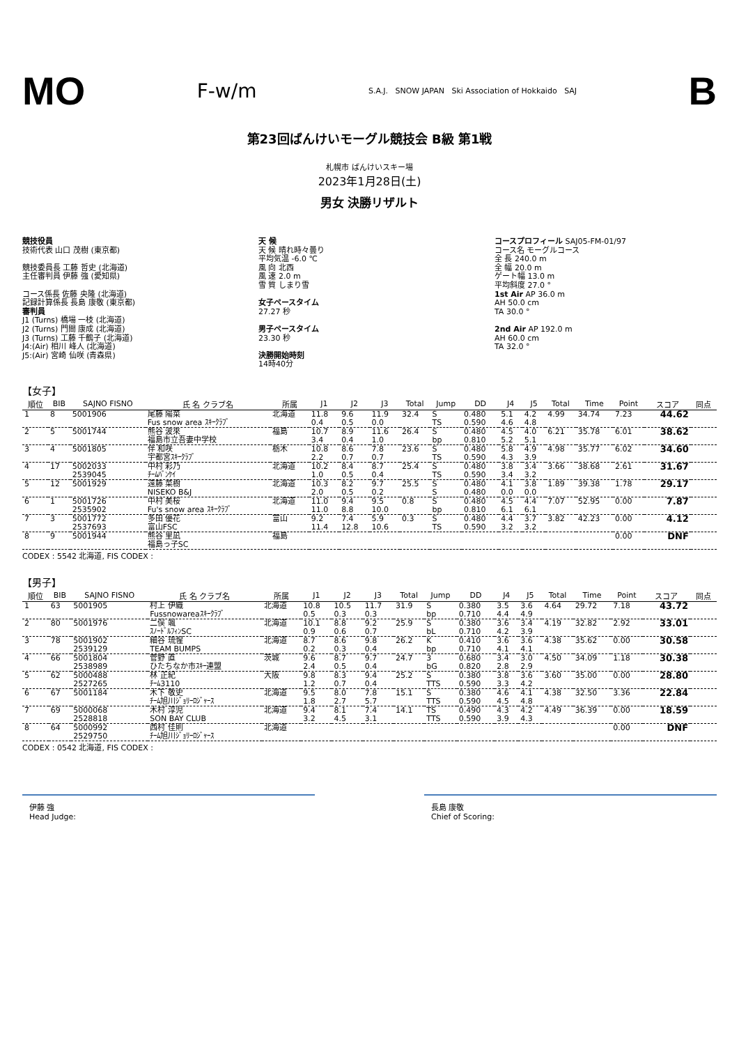MO F-w/m S.A.J. SNOW JAPAN Ski Association of Hokkaido SAJ B
第23回ばんけいモーグル競技会 B級 第1戦
札幌市 ばんけいスキー場
2023年1月28日(土)
男女 決勝リザルト
競技役員
技術代表 山口 茂樹 (東京都)
競技委員長 工藤 哲史 (北海道)
主任審判員 伊藤 強 (愛知県)
コース係長 佐藤 央隆 (北海道)
記録計算係長 長島 康敬 (東京都)
審判員
J1 (Turns) 橋場 一枝 (北海道)
J2 (Turns) 門間 康成 (北海道)
J3 (Turns) 工藤 千鶴子 (北海道)
J4:(Air) 相川 峰人 (北海道)
J5:(Air) 宮崎 仙咲 (青森県)
天 候
天 候 晴れ時々曇り
平均気温 -6.0 ℃
風 向 北西
風 速 2.0 m
雪 質 しまり雪
女子ペースタイム
27.27 秒
男子ペースタイム
23.30 秒
決勝開始時刻
14時40分
コースプロフィール SAJ05-FM-01/97
コース名 モーグルコース
全 長 240.0 m
全 幅 20.0 m
ゲート幅 13.0 m
平均斜度 27.0 °
1st Air AP 36.0 m
AH 50.0 cm
TA 30.0 °
2nd Air AP 192.0 m
AH 60.0 cm
TA 32.0 °
【女子】
| 順位 | BIB | SAJNO FISNO | 氏 名 クラブ名 | 所属 | J1 | J2 | J3 | Total | Jump | DD | J4 | J5 | Total | Time | Point | スコア | 同点 |
| --- | --- | --- | --- | --- | --- | --- | --- | --- | --- | --- | --- | --- | --- | --- | --- | --- | --- |
| 1 | 8 | 5001906 | 尾藤 陽菜 Fus snow area ｽｷｰｸﾗﾌﾞ | 北海道 | 11.8 0.4 | 9.6 0.5 | 11.9 0.0 | 32.4 | S TS | 0.480 0.590 | 5.1 4.6 | 4.2 4.8 | 4.99 | 34.74 | 7.23 | 44.62 | |
| 2 | 5 | 5001744 | 熊谷 波來 福島市立吾妻中学校 | 福島 | 10.7 3.4 | 8.9 0.4 | 11.6 1.0 | 26.4 | S bp | 0.480 0.810 | 4.5 5.2 | 4.0 5.1 | 6.21 | 35.78 | 6.01 | 38.62 | |
| 3 | 4 | 5001805 | 伴 和咲 宇都宮ｽｷｰｸﾗﾌﾞ | 栃木 | 10.8 2.2 | 8.6 0.7 | 7.8 0.7 | 23.6 | S TS | 0.480 0.590 | 5.8 4.3 | 4.9 3.9 | 4.98 | 35.77 | 6.02 | 34.60 | |
| 4 | 17 | 5002033 2539045 | 中村 彩乃 ﾁｰﾑﾊﾞﾝｹｲ | 北海道 | 10.2 1.0 | 8.4 0.5 | 8.7 0.4 | 25.4 | S TS | 0.480 0.590 | 3.8 3.4 | 3.4 3.2 | 3.66 | 38.68 | 2.61 | 31.67 | |
| 5 | 12 | 5001929 | 遠藤 菜樹 NISEKO B&J | 北海道 | 10.3 2.0 | 8.2 0.5 | 9.7 0.2 | 25.5 | S S | 0.480 0.480 | 4.1 0.0 | 3.8 0.0 | 1.89 | 39.38 | 1.78 | 29.17 | |
| 6 | 1 | 5001726 2535902 | 中村 美桜 Fu's snow area ｽｷｰｸﾗﾌﾞ | 北海道 | 11.0 11.0 | 9.4 8.8 | 9.5 10.0 | 0.8 | S bp | 0.480 0.810 | 4.5 6.1 | 4.4 6.1 | 7.07 | 52.95 | 0.00 | 7.87 | |
| 7 | 3 | 5001772 2537693 | 多田 優花 富山FSC | 富山 | 9.2 11.4 | 7.4 12.8 | 5.9 10.6 | 0.3 | S TS | 0.480 0.590 | 4.4 3.2 | 3.7 3.2 | 3.82 | 42.23 | 0.00 | 4.12 | |
| 8 | 9 | 5001944 | 熊谷 里凪 福島っ子SC | 福島 | | | | | | | | | | | 0.00 | DNF | |
CODEX : 5542 北海道, FIS CODEX :
【男子】
| 順位 | BIB | SAJNO FISNO | 氏 名 クラブ名 | 所属 | J1 | J2 | J3 | Total | Jump | DD | J4 | J5 | Total | Time | Point | スコア | 同点 |
| --- | --- | --- | --- | --- | --- | --- | --- | --- | --- | --- | --- | --- | --- | --- | --- | --- | --- |
| 1 | 63 | 5001905 | 村上 伊織 Fussnowareaｽｷｰｸﾗﾌﾞ | 北海道 | 10.8 0.5 | 10.5 0.3 | 11.7 0.3 | 31.9 | S bp | 0.380 0.710 | 3.5 4.4 | 3.6 4.9 | 4.64 | 29.72 | 7.18 | 43.72 | |
| 2 | 80 | 5001976 | 二俣 颯 ｽﾉｰﾄﾞﾙﾌｨﾝSC | 北海道 | 10.1 0.9 | 8.8 0.6 | 9.2 0.7 | 25.9 | S bL | 0.380 0.710 | 3.6 4.2 | 3.4 3.9 | 4.19 | 32.82 | 2.92 | 33.01 | |
| 3 | 78 | 5001902 2539129 | 細谷 琉惺 TEAM BUMPS | 北海道 | 8.7 0.2 | 8.6 0.3 | 9.8 0.4 | 26.2 | K bp | 0.410 0.710 | 3.6 4.1 | 3.6 4.1 | 4.38 | 35.62 | 0.00 | 30.58 | |
| 4 | 66 | 5001804 2538989 | 菅野 直 ひたちなか市ｽｷｰ連盟 | 茨城 | 9.6 2.4 | 8.7 0.5 | 9.7 0.4 | 24.7 | 3 bG | 0.680 0.820 | 3.4 2.8 | 3.0 2.9 | 4.50 | 34.09 | 1.18 | 30.38 | |
| 5 | 62 | 5000488 2527265 | 林 正紀 ﾁｰﾑ3110 | 大阪 | 9.8 1.2 | 8.3 0.7 | 9.4 0.4 | 25.2 | S TTS | 0.380 0.590 | 3.8 3.3 | 3.6 4.2 | 3.60 | 35.00 | 0.00 | 28.80 | |
| 6 | 67 | 5001184 | 木下 敬史 ﾁｰﾑ旭川ｼﾞｮﾘｰﾛｼﾞｬｰｽ | 北海道 | 9.5 1.8 | 8.0 2.7 | 7.8 5.7 | 15.1 | S TTS | 0.380 0.590 | 4.6 4.5 | 4.1 4.8 | 4.38 | 32.50 | 3.36 | 22.84 | |
| 7 | 69 | 5000068 2528818 | 木村 淳児 SON BAY CLUB | 北海道 | 9.4 3.2 | 8.1 4.5 | 7.4 3.1 | 14.1 | TS TTS | 0.490 0.590 | 4.3 3.9 | 4.2 4.3 | 4.49 | 36.39 | 0.00 | 18.59 | |
| 8 | 64 | 5000992 2529750 | 西村 佳則 ﾁｰﾑ旭川ｼﾞｮﾘｰﾛｼﾞｬｰｽ | 北海道 | | | | | | | | | | | 0.00 | DNF | |
CODEX : 0542 北海道, FIS CODEX :
伊藤 強
Head Judge:
長島 康敬
Chief of Scoring: